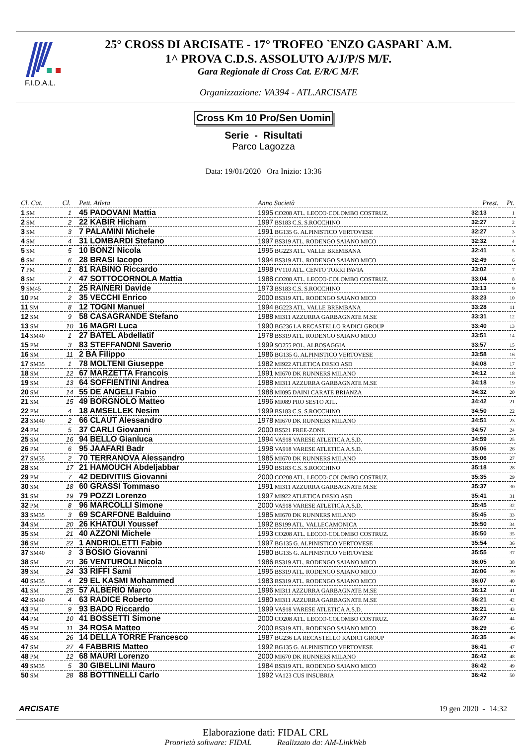F.I.D.A.L.
25° CROSS DI ARCISATE - 17° TROFEO `ENZO GASPARI` A.M.
1^ PROVA C.D.S. ASSOLUTO A/J/P/S M/F.
Gara Regionale di Cross Cat. E/R/C M/F.
Organizzazione: VA394 - ATL.ARCISATE
Cross Km 10 Pro/Sen Uomin
Serie - Risultati
Parco Lagozza
Data: 19/01/2020 Ora Inizio: 13:36
| Cl. Cat. | Cl. | Pett. Atleta | Anno Società | Prest. | Pt. |
| --- | --- | --- | --- | --- | --- |
| 1 SM | 1 | 45 PADOVANI Mattia | 1995 CO208 ATL. LECCO-COLOMBO COSTRUZ. | 32:13 | 1 |
| 2 SM | 2 | 22 KABIR Hicham | 1997 BS183 C.S. S.ROCCHINO | 32:27 | 2 |
| 3 SM | 3 | 7 PALAMINI Michele | 1991 BG135 G. ALPINISTICO VERTOVESE | 32:27 | 3 |
| 4 SM | 4 | 31 LOMBARDI Stefano | 1997 BS319 ATL. RODENGO SAIANO MICO | 32:32 | 4 |
| 5 SM | 5 | 10 BONZI Nicola | 1995 BG223 ATL. VALLE BREMBANA | 32:41 | 5 |
| 6 SM | 6 | 28 BRASI Iacopo | 1994 BS319 ATL. RODENGO SAIANO MICO | 32:49 | 6 |
| 7 PM | 1 | 81 RABINO Riccardo | 1998 PV110 ATL. CENTO TORRI PAVIA | 33:02 | 7 |
| 8 SM | 7 | 47 SOTTOCORNOLA Mattia | 1988 CO208 ATL. LECCO-COLOMBO COSTRUZ. | 33:04 | 8 |
| 9 SM45 | 1 | 25 RAINERI Davide | 1973 BS183 C.S. S.ROCCHINO | 33:13 | 9 |
| 10 PM | 2 | 35 VECCHI Enrico | 2000 BS319 ATL. RODENGO SAIANO MICO | 33:23 | 10 |
| 11 SM | 8 | 12 TOGNI Manuel | 1994 BG223 ATL. VALLE BREMBANA | 33:28 | 11 |
| 12 SM | 9 | 58 CASAGRANDE Stefano | 1988 MI311 AZZURRA GARBAGNATE M.SE | 33:31 | 12 |
| 13 SM | 10 | 16 MAGRI Luca | 1990 BG236 LA RECASTELLO RADICI GROUP | 33:40 | 13 |
| 14 SM40 | 1 | 27 BATEL Abdellatif | 1978 BS319 ATL. RODENGO SAIANO MICO | 33:51 | 14 |
| 15 PM | 3 | 83 STEFFANONI Saverio | 1999 SO255 POL. ALBOSAGGIA | 33:57 | 15 |
| 16 SM | 11 | 2 BA Filippo | 1986 BG135 G. ALPINISTICO VERTOVESE | 33:58 | 16 |
| 17 SM35 | 1 | 78 MOLTENI Giuseppe | 1982 MI922 ATLETICA DESIO ASD | 34:08 | 17 |
| 18 SM | 12 | 67 MARZETTA Francois | 1991 MI670 DK RUNNERS MILANO | 34:12 | 18 |
| 19 SM | 13 | 64 SOFFIENTINI Andrea | 1988 MI311 AZZURRA GARBAGNATE M.SE | 34:18 | 19 |
| 20 SM | 14 | 55 DE ANGELI Fabio | 1988 MI095 DAINI CARATE BRIANZA | 34:32 | 20 |
| 21 SM | 15 | 49 BORGNOLO Matteo | 1996 MI089 PRO SESTO ATL. | 34:42 | 21 |
| 22 PM | 4 | 18 AMSELLEK Nesim | 1999 BS183 C.S. S.ROCCHINO | 34:50 | 22 |
| 23 SM40 | 2 | 66 CLAUT Alessandro | 1978 MI670 DK RUNNERS MILANO | 34:51 | 23 |
| 24 PM | 5 | 37 CARLI Giovanni | 2000 BS521 FREE-ZONE | 34:57 | 24 |
| 25 SM | 16 | 94 BELLO Gianluca | 1994 VA918 VARESE ATLETICA A.S.D. | 34:59 | 25 |
| 26 PM | 6 | 95 JAAFARI Badr | 1998 VA918 VARESE ATLETICA A.S.D. | 35:06 | 26 |
| 27 SM35 | 2 | 70 TERRANOVA Alessandro | 1985 MI670 DK RUNNERS MILANO | 35:06 | 27 |
| 28 SM | 17 | 21 HAMOUCH Abdeljabbar | 1990 BS183 C.S. S.ROCCHINO | 35:18 | 28 |
| 29 PM | 7 | 42 DEDIVITIIS Giovanni | 2000 CO208 ATL. LECCO-COLOMBO COSTRUZ. | 35:35 | 29 |
| 30 SM | 18 | 60 GRASSI Tommaso | 1991 MI311 AZZURRA GARBAGNATE M.SE | 35:37 | 30 |
| 31 SM | 19 | 79 POZZI Lorenzo | 1997 MI922 ATLETICA DESIO ASD | 35:41 | 31 |
| 32 PM | 8 | 96 MARCOLLI Simone | 2000 VA918 VARESE ATLETICA A.S.D. | 35:45 | 32 |
| 33 SM35 | 3 | 69 SCARFONE Balduino | 1985 MI670 DK RUNNERS MILANO | 35:45 | 33 |
| 34 SM | 20 | 26 KHATOUI Youssef | 1992 BS199 ATL. VALLECAMONICA | 35:50 | 34 |
| 35 SM | 21 | 40 AZZONI Michele | 1993 CO208 ATL. LECCO-COLOMBO COSTRUZ. | 35:50 | 35 |
| 36 SM | 22 | 1 ANDRIOLETTI Fabio | 1997 BG135 G. ALPINISTICO VERTOVESE | 35:54 | 36 |
| 37 SM40 | 3 | 3 BOSIO Giovanni | 1980 BG135 G. ALPINISTICO VERTOVESE | 35:55 | 37 |
| 38 SM | 23 | 36 VENTUROLI Nicola | 1986 BS319 ATL. RODENGO SAIANO MICO | 36:05 | 38 |
| 39 SM | 24 | 33 RIFFI Sami | 1995 BS319 ATL. RODENGO SAIANO MICO | 36:06 | 39 |
| 40 SM35 | 4 | 29 EL KASMI Mohammed | 1983 BS319 ATL. RODENGO SAIANO MICO | 36:07 | 40 |
| 41 SM | 25 | 57 ALBERIO Marco | 1996 MI311 AZZURRA GARBAGNATE M.SE | 36:12 | 41 |
| 42 SM40 | 4 | 63 RADICE Roberto | 1980 MI311 AZZURRA GARBAGNATE M.SE | 36:21 | 42 |
| 43 PM | 9 | 93 BADO Riccardo | 1999 VA918 VARESE ATLETICA A.S.D. | 36:21 | 43 |
| 44 PM | 10 | 41 BOSSETTI Simone | 2000 CO208 ATL. LECCO-COLOMBO COSTRUZ. | 36:27 | 44 |
| 45 PM | 11 | 34 ROSA Matteo | 2000 BS319 ATL. RODENGO SAIANO MICO | 36:29 | 45 |
| 46 SM | 26 | 14 DELLA TORRE Francesco | 1987 BG236 LA RECASTELLO RADICI GROUP | 36:35 | 46 |
| 47 SM | 27 | 4 FABBRIS Matteo | 1992 BG135 G. ALPINISTICO VERTOVESE | 36:41 | 47 |
| 48 PM | 12 | 68 MAURI Lorenzo | 2000 MI670 DK RUNNERS MILANO | 36:42 | 48 |
| 49 SM35 | 5 | 30 GIBELLINI Mauro | 1984 BS319 ATL. RODENGO SAIANO MICO | 36:42 | 49 |
| 50 SM | 28 | 88 BOTTINELLI Carlo | 1992 VA123 CUS INSUBRIA | 36:42 | 50 |
ARCISATE 19 gen 2020 - 14:32
Elaborazione dati: FIDAL CRL
Proprietà software: FIDAL Realizzato da: AM-LinkWeb